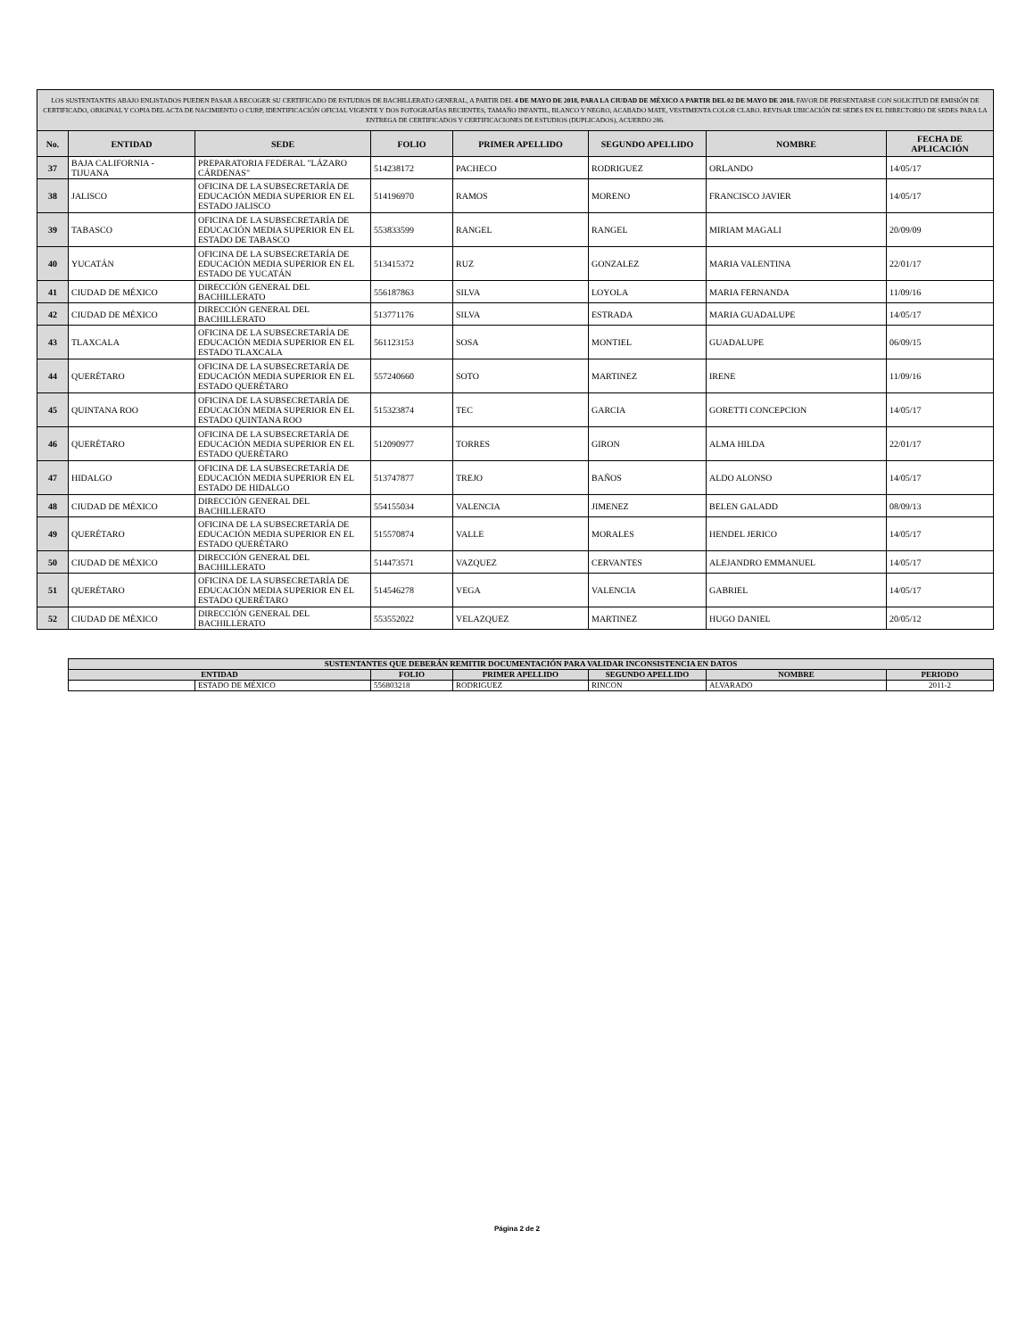| LOS SUSTENTANTES ABAJO ENLISTADOS PUEDEN PASAR A RECOGER SU CERTIFICADO DE ESTUDIOS DE BACHILLERATO GENERAL, A PARTIR DEL 4 DE MAYO DE 2018, PARA LA CIUDAD DE MÉXICO A PARTIR DEL 02 DE MAYO DE 2018. FAVOR DE PRESENTARSE CON SOLICITUD DE EMISIÓN DE CERTIFICADO, ORIGINAL Y COPIA DEL ACTA DE NACIMIENTO O CURP, IDENTIFICACIÓN OFICIAL VIGENTE Y DOS FOTOGRAFÍAS RECIENTES, TAMAÑO INFANTIL, BLANCO Y NEGRO, ACABADO MATE, VESTIMENTA COLOR CLARO. REVISAR UBICACIÓN DE SEDES EN EL DIRECTORIO DE SEDES PARA LA ENTREGA DE CERTIFICADOS Y CERTIFICACIONES DE ESTUDIOS (DUPLICADOS), ACUERDO 286. | | | | | | | |
| No. | ENTIDAD | SEDE | FOLIO | PRIMER APELLIDO | SEGUNDO APELLIDO | NOMBRE | FECHA DE APLICACIÓN |
| 37 | BAJA CALIFORNIA - TIJUANA | PREPARATORIA FEDERAL "LÁZARO CÁRDENAS" | 514238172 | PACHECO | RODRIGUEZ | ORLANDO | 14/05/17 |
| 38 | JALISCO | OFICINA DE LA SUBSECRETARÍA DE EDUCACIÓN MEDIA SUPERIOR EN EL ESTADO JALISCO | 514196970 | RAMOS | MORENO | FRANCISCO JAVIER | 14/05/17 |
| 39 | TABASCO | OFICINA DE LA SUBSECRETARÍA DE EDUCACIÓN MEDIA SUPERIOR EN EL ESTADO DE TABASCO | 553833599 | RANGEL | RANGEL | MIRIAM MAGALI | 20/09/09 |
| 40 | YUCATÁN | OFICINA DE LA SUBSECRETARÍA DE EDUCACIÓN MEDIA SUPERIOR EN EL ESTADO DE YUCATÁN | 513415372 | RUZ | GONZALEZ | MARIA VALENTINA | 22/01/17 |
| 41 | CIUDAD DE MÉXICO | DIRECCIÓN GENERAL DEL BACHILLERATO | 556187863 | SILVA | LOYOLA | MARIA FERNANDA | 11/09/16 |
| 42 | CIUDAD DE MÉXICO | DIRECCIÓN GENERAL DEL BACHILLERATO | 513771176 | SILVA | ESTRADA | MARIA GUADALUPE | 14/05/17 |
| 43 | TLAXCALA | OFICINA DE LA SUBSECRETARÍA DE EDUCACIÓN MEDIA SUPERIOR EN EL ESTADO TLAXCALA | 561123153 | SOSA | MONTIEL | GUADALUPE | 06/09/15 |
| 44 | QUERÉTARO | OFICINA DE LA SUBSECRETARÍA DE EDUCACIÓN MEDIA SUPERIOR EN EL ESTADO QUERÉTARO | 557240660 | SOTO | MARTINEZ | IRENE | 11/09/16 |
| 45 | QUINTANA ROO | OFICINA DE LA SUBSECRETARÍA DE EDUCACIÓN MEDIA SUPERIOR EN EL ESTADO QUINTANA ROO | 515323874 | TEC | GARCIA | GORETTI CONCEPCION | 14/05/17 |
| 46 | QUERÉTARO | OFICINA DE LA SUBSECRETARÍA DE EDUCACIÓN MEDIA SUPERIOR EN EL ESTADO QUERÉTARO | 512090977 | TORRES | GIRON | ALMA HILDA | 22/01/17 |
| 47 | HIDALGO | OFICINA DE LA SUBSECRETARÍA DE EDUCACIÓN MEDIA SUPERIOR EN EL ESTADO DE HIDALGO | 513747877 | TREJO | BAÑOS | ALDO ALONSO | 14/05/17 |
| 48 | CIUDAD DE MÉXICO | DIRECCIÓN GENERAL DEL BACHILLERATO | 554155034 | VALENCIA | JIMENEZ | BELEN GALADD | 08/09/13 |
| 49 | QUERÉTARO | OFICINA DE LA SUBSECRETARÍA DE EDUCACIÓN MEDIA SUPERIOR EN EL ESTADO QUERÉTARO | 515570874 | VALLE | MORALES | HENDEL JERICO | 14/05/17 |
| 50 | CIUDAD DE MÉXICO | DIRECCIÓN GENERAL DEL BACHILLERATO | 514473571 | VAZQUEZ | CERVANTES | ALEJANDRO EMMANUEL | 14/05/17 |
| 51 | QUERÉTARO | OFICINA DE LA SUBSECRETARÍA DE EDUCACIÓN MEDIA SUPERIOR EN EL ESTADO QUERÉTARO | 514546278 | VEGA | VALENCIA | GABRIEL | 14/05/17 |
| 52 | CIUDAD DE MÉXICO | DIRECCIÓN GENERAL DEL BACHILLERATO | 553552022 | VELAZQUEZ | MARTINEZ | HUGO DANIEL | 20/05/12 |
| SUSTENTANTES QUE DEBERÁN REMITIR DOCUMENTACIÓN PARA VALIDAR INCONSISTENCIA EN DATOS | | | | | | |
| --- | --- | --- | --- | --- | --- | --- |
| ENTIDAD | | FOLIO | PRIMER APELLIDO | SEGUNDO APELLIDO | NOMBRE | PERIODO |
| | ESTADO DE MÉXICO | 556803218 | RODRIGUEZ | RINCON | ALVARADO | 2011-2 |
Página 2 de 2